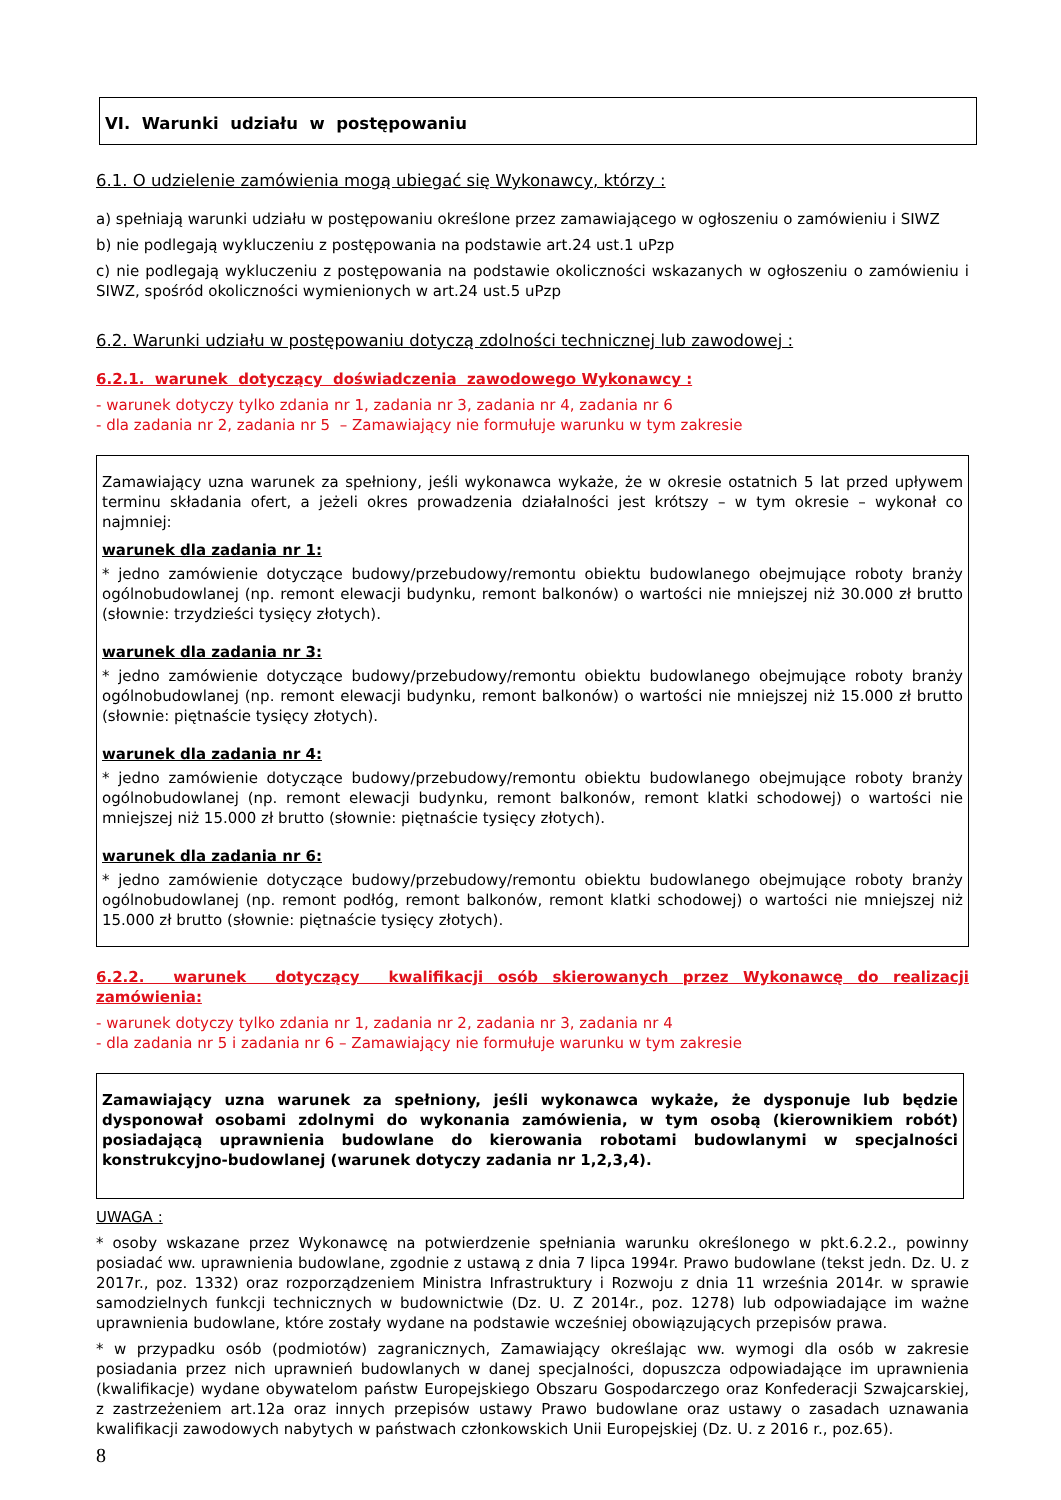VI. Warunki udziału w postępowaniu
6.1. O udzielenie zamówienia mogą ubiegać się Wykonawcy, którzy :
a) spełniają warunki udziału w postępowaniu określone przez zamawiającego w ogłoszeniu o zamówieniu i SIWZ
b) nie podlegają wykluczeniu z postępowania na podstawie art.24 ust.1 uPzp
c) nie podlegają wykluczeniu z postępowania na podstawie okoliczności wskazanych w ogłoszeniu o zamówieniu i SIWZ, spośród okoliczności wymienionych w art.24 ust.5 uPzp
6.2. Warunki udziału w postępowaniu dotyczą zdolności technicznej lub zawodowej :
6.2.1. warunek dotyczący doświadczenia zawodowego Wykonawcy :
- warunek dotyczy tylko zdania nr 1, zadania nr 3, zadania nr 4, zadania nr 6
- dla zadania nr 2, zadania nr 5 – Zamawiający nie formułuje warunku w tym zakresie
Zamawiający uzna warunek za spełniony, jeśli wykonawca wykaże, że w okresie ostatnich 5 lat przed upływem terminu składania ofert, a jeżeli okres prowadzenia działalności jest krótszy – w tym okresie – wykonał co najmniej:
warunek dla zadania nr 1:
* jedno zamówienie dotyczące budowy/przebudowy/remontu obiektu budowlanego obejmujące roboty branży ogólnobudowlanej (np. remont elewacji budynku, remont balkonów) o wartości nie mniejszej niż 30.000 zł brutto (słownie: trzydzieści tysięcy złotych).
warunek dla zadania nr 3:
* jedno zamówienie dotyczące budowy/przebudowy/remontu obiektu budowlanego obejmujące roboty branży ogólnobudowlanej (np. remont elewacji budynku, remont balkonów) o wartości nie mniejszej niż 15.000 zł brutto (słownie: piętnaście tysięcy złotych).
warunek dla zadania nr 4:
* jedno zamówienie dotyczące budowy/przebudowy/remontu obiektu budowlanego obejmujące roboty branży ogólnobudowlanej (np. remont elewacji budynku, remont balkonów, remont klatki schodowej) o wartości nie mniejszej niż 15.000 zł brutto (słownie: piętnaście tysięcy złotych).
warunek dla zadania nr 6:
* jedno zamówienie dotyczące budowy/przebudowy/remontu obiektu budowlanego obejmujące roboty branży ogólnobudowlanej (np. remont podłóg, remont balkonów, remont klatki schodowej) o wartości nie mniejszej niż 15.000 zł brutto (słownie: piętnaście tysięcy złotych).
6.2.2. warunek dotyczący kwalifikacji osób skierowanych przez Wykonawcę do realizacji zamówienia:
- warunek dotyczy tylko zdania nr 1, zadania nr 2, zadania nr 3, zadania nr 4
- dla zadania nr 5 i zadania nr 6 – Zamawiający nie formułuje warunku w tym zakresie
Zamawiający uzna warunek za spełniony, jeśli wykonawca wykaże, że dysponuje lub będzie dysponował osobami zdolnymi do wykonania zamówienia, w tym osobą (kierownikiem robót) posiadającą uprawnienia budowlane do kierowania robotami budowlanymi w specjalności konstrukcyjno-budowlanej (warunek dotyczy zadania nr 1,2,3,4).
UWAGA :
* osoby wskazane przez Wykonawcę na potwierdzenie spełniania warunku określonego w pkt.6.2.2., powinny posiadać ww. uprawnienia budowlane, zgodnie z ustawą z dnia 7 lipca 1994r. Prawo budowlane (tekst jedn. Dz. U. z 2017r., poz. 1332) oraz rozporządzeniem Ministra Infrastruktury i Rozwoju z dnia 11 września 2014r. w sprawie samodzielnych funkcji technicznych w budownictwie (Dz. U. Z 2014r., poz. 1278) lub odpowiadające im ważne uprawnienia budowlane, które zostały wydane na podstawie wcześniej obowiązujących przepisów prawa.
* w przypadku osób (podmiotów) zagranicznych, Zamawiający określając ww. wymogi dla osób w zakresie posiadania przez nich uprawnień budowlanych w danej specjalności, dopuszcza odpowiadające im uprawnienia (kwalifikacje) wydane obywatelom państw Europejskiego Obszaru Gospodarczego oraz Konfederacji Szwajcarskiej, z zastrzeżeniem art.12a oraz innych przepisów ustawy Prawo budowlane oraz ustawy o zasadach uznawania kwalifikacji zawodowych nabytych w państwach członkowskich Unii Europejskiej (Dz. U. z 2016 r., poz.65).
8